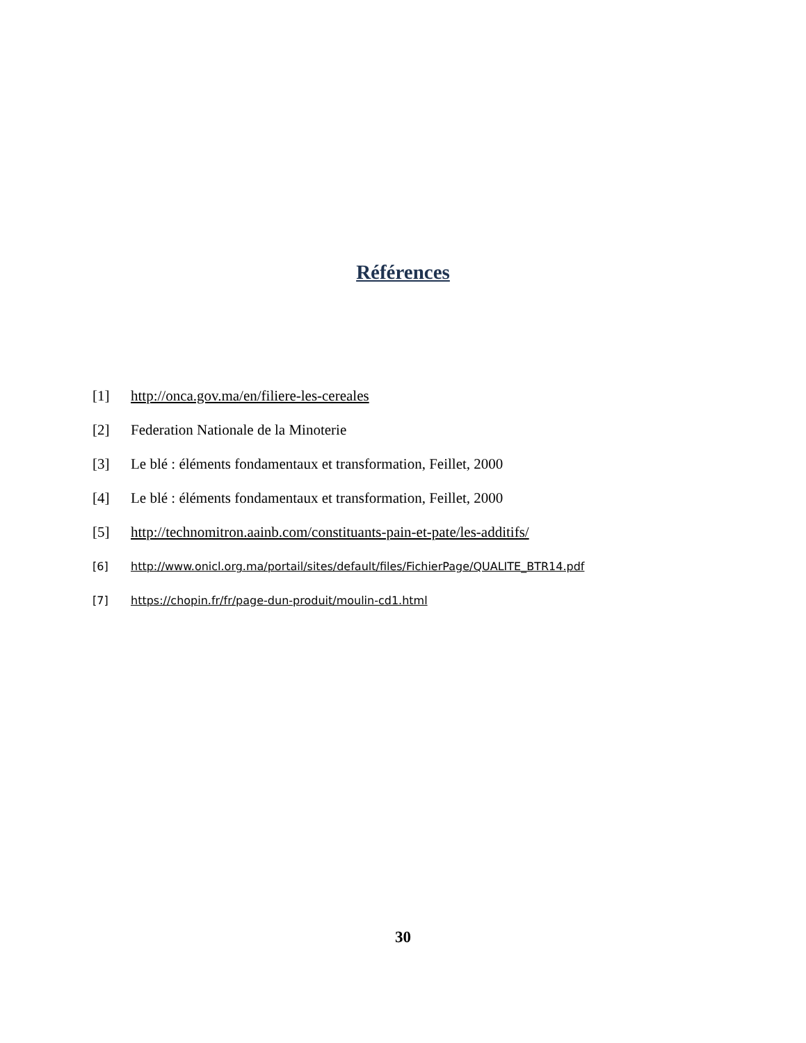Références
[1] http://onca.gov.ma/en/filiere-les-cereales
[2] Federation Nationale de la Minoterie
[3] Le blé : éléments fondamentaux et transformation, Feillet, 2000
[4] Le blé : éléments fondamentaux et transformation, Feillet, 2000
[5] http://technomitron.aainb.com/constituants-pain-et-pate/les-additifs/
[6] http://www.onicl.org.ma/portail/sites/default/files/FichierPage/QUALITE_BTR14.pdf
[7] https://chopin.fr/fr/page-dun-produit/moulin-cd1.html
30